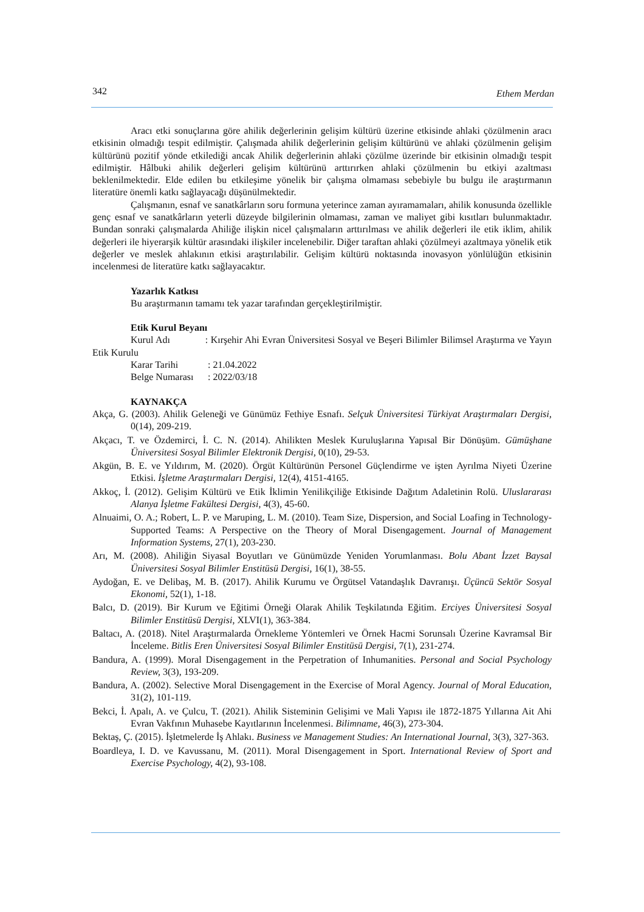342 Ethem Merdan
Aracı etki sonuçlarına göre ahilik değerlerinin gelişim kültürü üzerine etkisinde ahlaki çözülmenin aracı etkisinin olmadığı tespit edilmiştir. Çalışmada ahilik değerlerinin gelişim kültürünü ve ahlaki çözülmenin gelişim kültürünü pozitif yönde etkilediği ancak Ahilik değerlerinin ahlaki çözülme üzerinde bir etkisinin olmadığı tespit edilmiştir. Hâlbuki ahilik değerleri gelişim kültürünü arttırırken ahlaki çözülmenin bu etkiyi azaltması beklenilmektedir. Elde edilen bu etkileşime yönelik bir çalışma olmaması sebebiyle bu bulgu ile araştırmanın literatüre önemli katkı sağlayacağı düşünülmektedir.
Çalışmanın, esnaf ve sanatkârların soru formuna yeterince zaman ayıramamaları, ahilik konusunda özellikle genç esnaf ve sanatkârların yeterli düzeyde bilgilerinin olmaması, zaman ve maliyet gibi kısıtları bulunmaktadır. Bundan sonraki çalışmalarda Ahiliğe ilişkin nicel çalışmaların arttırılması ve ahilik değerleri ile etik iklim, ahilik değerleri ile hiyerarşik kültür arasındaki ilişkiler incelenebilir. Diğer taraftan ahlaki çözülmeyi azaltmaya yönelik etik değerler ve meslek ahlakının etkisi araştırılabilir. Gelişim kültürü noktasında inovasyon yönlülüğün etkisinin incelenmesi de literatüre katkı sağlayacaktır.
Yazarlık Katkısı
Bu araştırmanın tamamı tek yazar tarafından gerçekleştirilmiştir.
Etik Kurul Beyanı
Kurul Adı : Kırşehir Ahi Evran Üniversitesi Sosyal ve Beşeri Bilimler Bilimsel Araştırma ve Yayın Etik Kurulu
| Karar Tarihi | : 21.04.2022 |
| Belge Numarası | : 2022/03/18 |
KAYNAKÇA
Akça, G. (2003). Ahilik Geleneği ve Günümüz Fethiye Esnafı. Selçuk Üniversitesi Türkiyat Araştırmaları Dergisi, 0(14), 209-219.
Akçacı, T. ve Özdemirci, İ. C. N. (2014). Ahilikten Meslek Kuruluşlarına Yapısal Bir Dönüşüm. Gümüşhane Üniversitesi Sosyal Bilimler Elektronik Dergisi, 0(10), 29-53.
Akgün, B. E. ve Yıldırım, M. (2020). Örgüt Kültürünün Personel Güçlendirme ve işten Ayrılma Niyeti Üzerine Etkisi. İşletme Araştırmaları Dergisi, 12(4), 4151-4165.
Akkoç, İ. (2012). Gelişim Kültürü ve Etik İklimin Yenilikçiliğe Etkisinde Dağıtım Adaletinin Rolü. Uluslararası Alanya İşletme Fakültesi Dergisi, 4(3), 45-60.
Alnuaimi, O. A.; Robert, L. P. ve Maruping, L. M. (2010). Team Size, Dispersion, and Social Loafing in Technology-Supported Teams: A Perspective on the Theory of Moral Disengagement. Journal of Management Information Systems, 27(1), 203-230.
Arı, M. (2008). Ahiliğin Siyasal Boyutları ve Günümüzde Yeniden Yorumlanması. Bolu Abant İzzet Baysal Üniversitesi Sosyal Bilimler Enstitüsü Dergisi, 16(1), 38-55.
Aydoğan, E. ve Delibaş, M. B. (2017). Ahilik Kurumu ve Örgütsel Vatandaşlık Davranışı. Üçüncü Sektör Sosyal Ekonomi, 52(1), 1-18.
Balcı, D. (2019). Bir Kurum ve Eğitimi Örneği Olarak Ahilik Teşkilatında Eğitim. Erciyes Üniversitesi Sosyal Bilimler Enstitüsü Dergisi, XLVI(1), 363-384.
Baltacı, A. (2018). Nitel Araştırmalarda Örnekleme Yöntemleri ve Örnek Hacmi Sorunsalı Üzerine Kavramsal Bir İnceleme. Bitlis Eren Üniversitesi Sosyal Bilimler Enstitüsü Dergisi, 7(1), 231-274.
Bandura, A. (1999). Moral Disengagement in the Perpetration of Inhumanities. Personal and Social Psychology Review, 3(3), 193-209.
Bandura, A. (2002). Selective Moral Disengagement in the Exercise of Moral Agency. Journal of Moral Education, 31(2), 101-119.
Bekci, İ. Apalı, A. ve Çulcu, T. (2021). Ahilik Sisteminin Gelişimi ve Mali Yapısı ile 1872-1875 Yıllarına Ait Ahi Evran Vakfının Muhasebe Kayıtlarının İncelenmesi. Bilimname, 46(3), 273-304.
Bektaş, Ç. (2015). İşletmelerde İş Ahlakı. Business ve Management Studies: An International Journal, 3(3), 327-363.
Boardleya, I. D. ve Kavussanu, M. (2011). Moral Disengagement in Sport. International Review of Sport and Exercise Psychology, 4(2), 93-108.